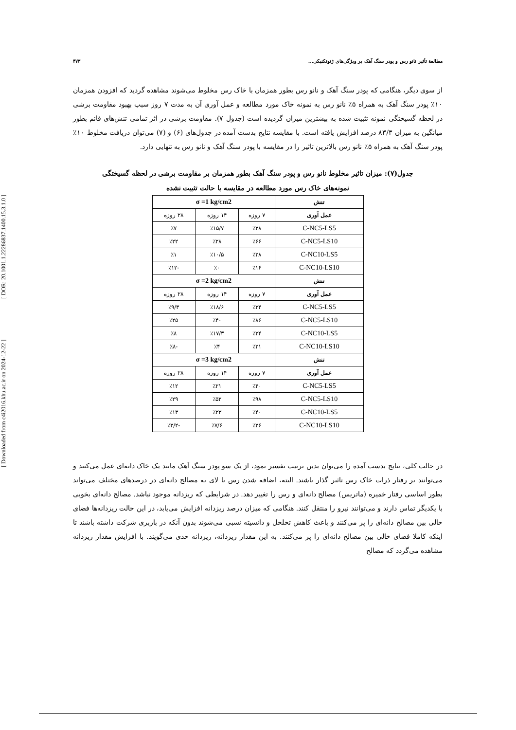[ Downloaded from c4i2016.khu.ac.ir on 2024-12-22 ] [ DOR: 20.1001.1.22286837.1400.15.3.1.0 ]
مطالعهٔ تأثیر نانو رس و پودر سنگ آهک بر ویژگی‌های ژئوتکنیکی... ۴۷۳
از سوی دیگر، هنگامی که پودر سنگ آهک و نانو رس بطور همزمان با خاک رس مخلوط می‌شوند مشاهده گردید که افزودن همزمان ۱۰٪ پودر سنگ آهک به همراه ۵٪ نانو رس به نمونه خاک مورد مطالعه و عمل آوری آن به مدت ۷ روز سبب بهبود مقاومت برشی در لحظه گسیختگی نمونه تثبیت شده به بیشترین میزان گردیده است (جدول ۷). مقاومت برشی در اثر تمامی تنش‌های قائم بطور میانگین به میزان ۸۳/۳ درصد افزایش یافته است. با مقایسه نتایج بدست آمده در جدول‌های (۶) و (۷) می‌توان دریافت مخلوط ۱۰٪ پودر سنگ آهک به همراه ۵٪ نانو رس بالاترین تاثیر را در مقایسه با پودر سنگ آهک و نانو رس به تنهایی دارد.
جدول(۷): میزان تاثیر مخلوط نانو رس و پودر سنگ آهک بطور همزمان بر مقاومت برشی در لحظه گسیختگی
نمونه‌های خاک رس مورد مطالعه در مقایسه با حالت تثبیت نشده
| تنش | σ =1 kg/cm2 | | |
| --- | --- | --- | --- |
| عمل آوری | ۷ روزه | ۱۴ روزه | ۲۸ روزه |
| C-NC5-LS5 | ٪۲۸ | ٪۱۵/۷ | ٪۷ |
| C-NC5-LS10 | ٪۶۶ | ٪۲۸ | ٪۲۲ |
| C-NC10-LS5 | ٪۲۸ | ٪۱۰/۵ | ٪۱ |
| C-NC10-LS10 | ٪۱۶ | ٪۰ | -٪۱۲ |
| تنش | σ =2 kg/cm2 | | |
| عمل آوری | ۷ روزه | ۱۴ روزه | ۲۸ روزه |
| C-NC5-LS5 | ٪۳۴ | ٪۱۸/۶ | ٪۹/۳ |
| C-NC5-LS10 | ٪۸۶ | ٪۴۰ | ٪۲۵ |
| C-NC10-LS5 | ٪۳۴ | ٪۱۷/۳ | ٪۸ |
| C-NC10-LS10 | ٪۲۱ | ٪۴ | -٪۸ |
| تنش | σ =3 kg/cm2 | | |
| عمل آوری | ۷ روزه | ۱۴ روزه | ۲۸ روزه |
| C-NC5-LS5 | ٪۴۰ | ٪۲۱ | ٪۱۲ |
| C-NC5-LS10 | ٪۹۸ | ٪۵۲ | ٪۲۹ |
| C-NC10-LS5 | ٪۴۰ | ٪۲۳ | ٪۱۳ |
| C-NC10-LS10 | ٪۲۶ | ٪۷/۶ | -٪۳/۲ |
در حالت کلی، نتایج بدست آمده را می‌توان بدین ترتیب تفسیر نمود، از یک سو پودر سنگ آهک مانند یک خاک دانه‌ای عمل می‌کنند و می‌توانند بر رفتار ذرات خاک رس تاثیر گذار باشند. البته، اضافه شدن رس یا لای به مصالح دانه‌ای در درصدهای مختلف می‌تواند بطور اساسی رفتار خمیره (ماتریس) مصالح دانه‌ای و رس را تغییر دهد. در شرایطی که ریزدانه موجود نباشد. مصالح دانه‌ای بخوبی با یکدیگر تماس دارند و می‌توانند نیرو را منتقل کنند. هنگامی که میزان درصد ریزدانه افزایش می‌یابد، در این حالت ریزدانه‌ها فضای خالی بین مصالح دانه‌ای را پر می‌کنند و باعث کاهش تخلخل و دانسیته نسبی می‌شوند بدون آنکه در باربری شرکت داشته باشند تا اینکه کاملا فضای خالی بین مصالح دانه‌ای را پر می‌کنند. به این مقدار ریزدانه، ریزدانه حدی می‌گویند. با افزایش مقدار ریزدانه مشاهده می‌گردد که مصالح